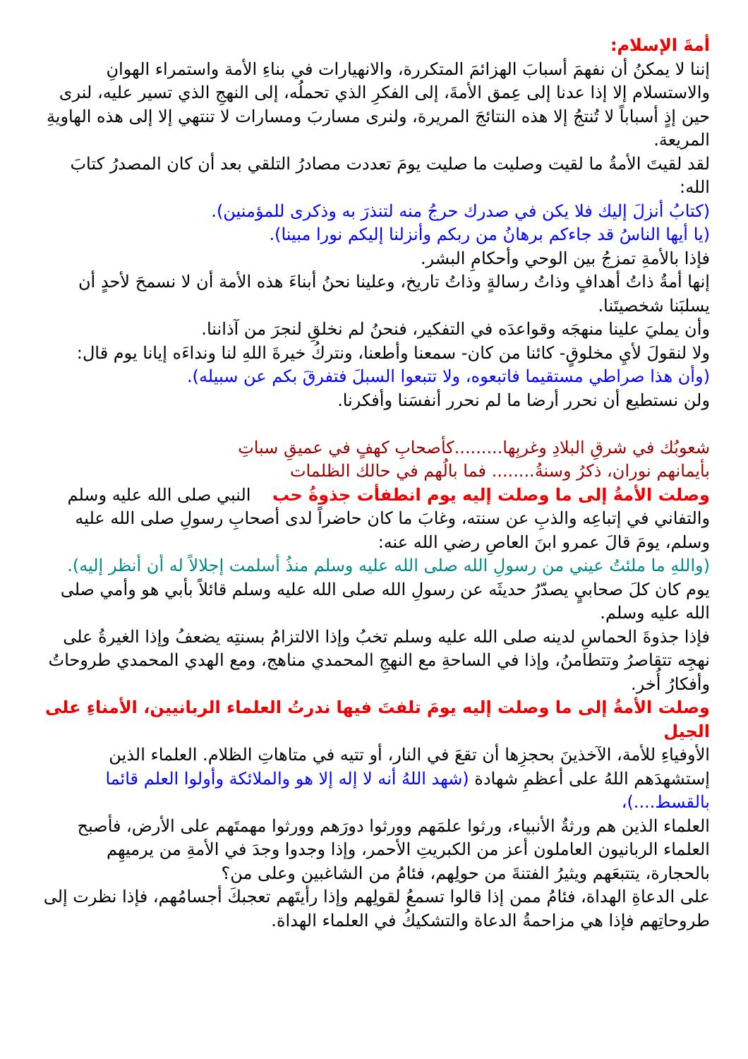أمةَ الإسلام:
إننا لا يمكنُ أن نفهمَ أسبابَ الهزائمَ المتكررة، والانهيارات في بناءِ الأمة واستمراء الهوانِ والاستسلام إلا إذا عدنا إلى عِمق الأمةَ، إلى الفكرِ الذي تحملُه، إلى النهجِ الذي تسير عليه، لنرى حين إذٍ أسباباً لا تُنتجُ إلا هذه النتائجَ المريرة، ولنرى مساربَ ومسارات لا تنتهي إلا إلى هذه الهاويةِ المريعة.
لقد لقيتَ الأمةُ ما لقيت وصليت ما صليت يومَ تعددت مصادرُ التلقي بعد أن كان المصدرُ كتابَ الله:
(كتابُ أنزلَ إليك فلا يكن في صدرك حرجُ منه لتنذرَ به وذكرى للمؤمنين).
(يا أيها الناسُ قد جاءكم برهانُ من ربكم وأنزلنا إليكم نورا مبينا).
فإذا بالأمةِ تمزجُ بين الوحي وأحكامِ البشر.
إنها أمةُ ذاتُ أهدافٍ وذاتُ رسالةٍ وذاتُ تاريخ، وعلينا نحنُ أبناءَ هذه الأمة أن لا نسمحَ لأحدٍ أن يسلبَنا شخصيتَنا.
وأن يمليَ علينا منهجَه وقواعدَه في التفكير، فنحنُ لم نخلقِ لنجرَ من آذاننا.
ولا لنقولَ لأيِ مخلوقٍ- كائنا من كان- سمعنا وأطعنا، ونتركُ خيرةَ اللهِ لنا ونداءَه إيانا يوم قال:
(وأن هذا صراطي مستقيما فاتبعوه، ولا تتبعوا السبلَ فتفرقَ بكم عن سبيله).
ولن نستطيع أن نحرر أرضا ما لم نحرر أنفسَنا وأفكرنا.
شعوبُك في شرقِ البلادِ وغربِها.........كأصحابِ كهفٍ في عميقِ سباتِ
بأيمانهم نوران، ذكرُ وسنةُ........ فما بالُهم في حالك الظلمات
وصلت الأمةُ إلى ما وصلت إليه يوم انطفأت جذوةُ حب النبي صلى الله عليه وسلم
والتفاني في إتباعِه والذبِ عن سنته، وغابَ ما كان حاضراً لدى أصحابِ رسولِ صلى الله عليه وسلم، يومَ قالَ عمرو ابنَ العاصِ رضي الله عنه:
(واللهِ ما ملئتُ عيني من رسولِ الله صلى الله عليه وسلم منذُ أسلمت إجلالاً له أن أنظر إليه).
يوم كان كلَ صحابيٍ يصدّرُ حديثَه عن رسولِ الله صلى الله عليه وسلم قائلاً بأبي هو وأمي صلى الله عليه وسلم.
فإذا جذوةَ الحماسِ لدينه صلى الله عليه وسلم تخبُ وإذا الالتزامُ بسنتِه يضعفُ وإذا الغيرةُ على نهجِه تتقاصرُ وتتطامنُ، وإذا في الساحةِ مع النهجِ المحمدي مناهج، ومع الهدي المحمدي طروحاتُ وأفكارُ أُخر.
وصلت الأمةُ إلى ما وصلت إليه يومَ تلفتَ فيها ندرتُ العلماء الربانيين، الأمناءِ على الجيل
الأوفياءِ للأمة، الآخذينَ بحجزِها أن تقعَ في النار، أو تتيه في متاهاتِ الظلام. العلماء الذين إستشهدَهم اللهُ على أعظمِ شهادة (شهد اللهُ أنه لا إله إلا هو والملائكة وأولوا العلم قائما بالقسط....)،
العلماء الذين هم ورثةُ الأنبياء، ورثوا علمَهم وورثوا دورَهم وورثوا مهمتَهم على الأرض، فأصبح العلماء الربانيون العاملون أعز من الكبريتِ الأحمر، وإذا وجدوا وجدَ في الأمةِ من يرميهِم بالحجارة، يتتبعَهم ويثيرُ الفتنةَ من حولِهم، فئامُ من الشاغبين وعلى من؟
على الدعاةِ الهداة، فئامُ ممن إذا قالوا تسمعُ لقولِهم وإذا رأيتَهم تعجبكَ أجسامُهم، فإذا نظرت إلى طروحاتِهم فإذا هي مزاحمةُ الدعاة والتشكيكُ في العلماء الهداة.